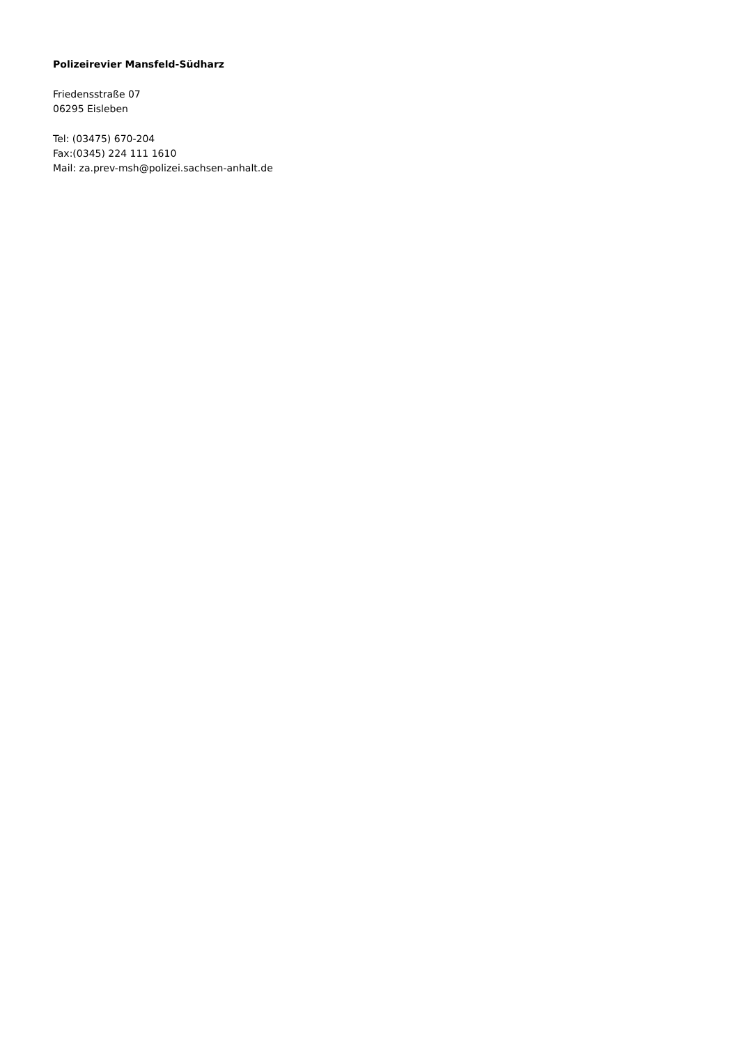Polizeirevier Mansfeld-Südharz
Friedensstraße 07
06295 Eisleben
Tel: (03475) 670-204
Fax:(0345) 224 111 1610
Mail: za.prev-msh@polizei.sachsen-anhalt.de